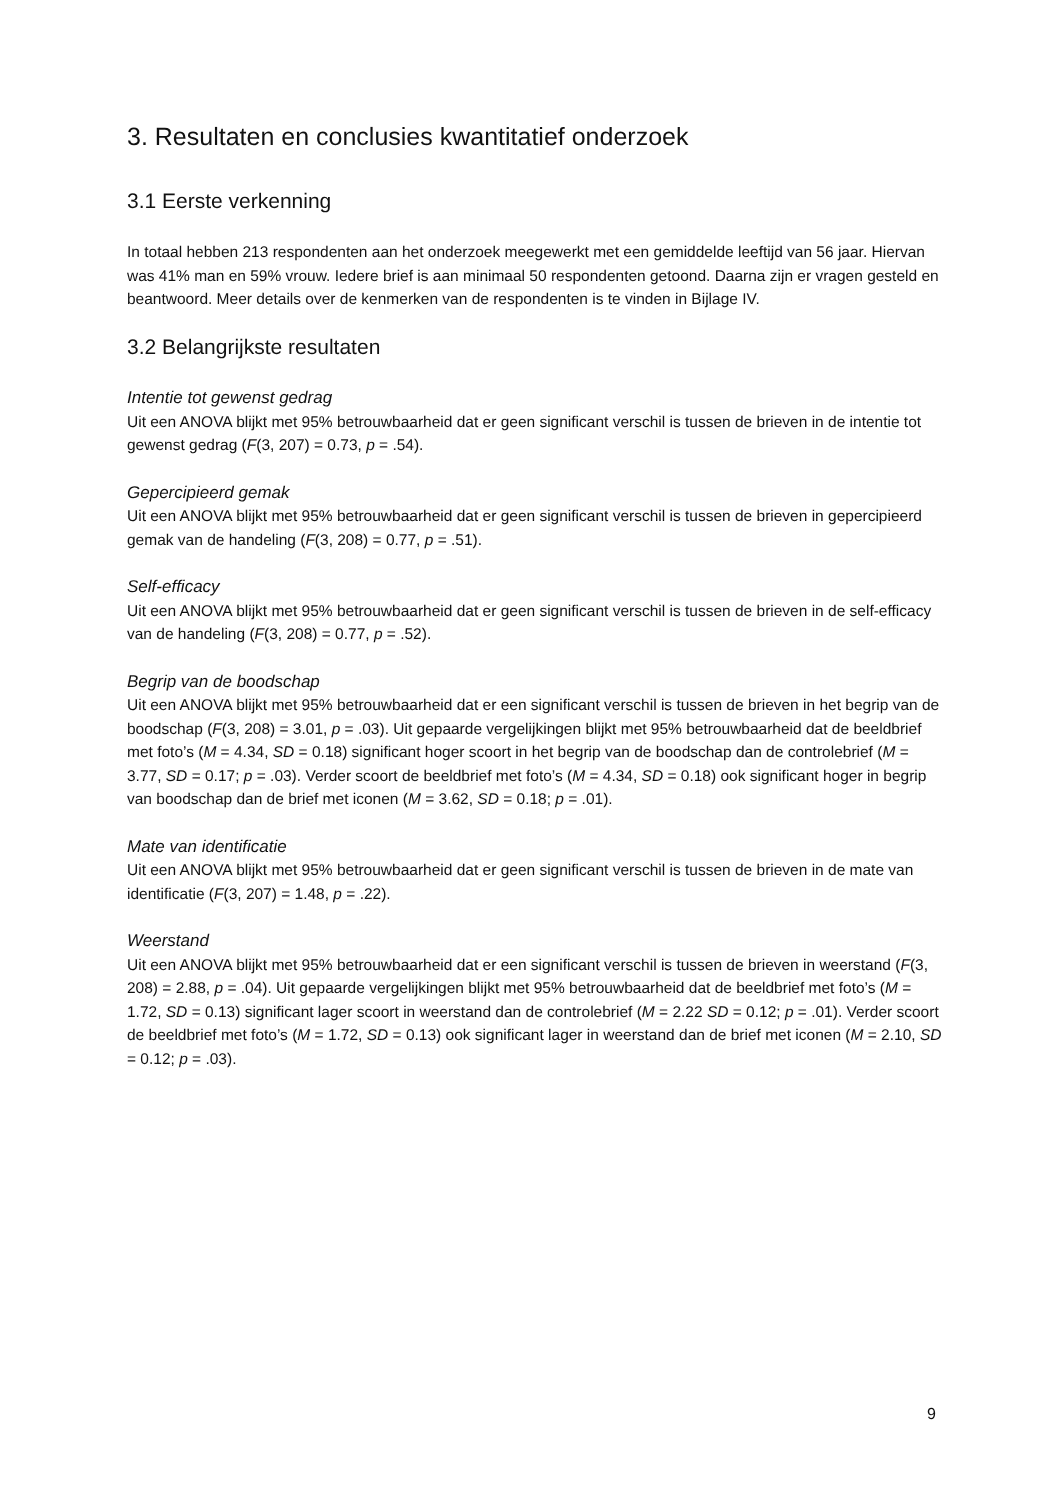3. Resultaten en conclusies kwantitatief onderzoek
3.1 Eerste verkenning
In totaal hebben 213 respondenten aan het onderzoek meegewerkt met een gemiddelde leeftijd van 56 jaar. Hiervan was 41% man en 59% vrouw. Iedere brief is aan minimaal 50 respondenten getoond. Daarna zijn er vragen gesteld en beantwoord. Meer details over de kenmerken van de respondenten is te vinden in Bijlage IV.
3.2 Belangrijkste resultaten
Intentie tot gewenst gedrag
Uit een ANOVA blijkt met 95% betrouwbaarheid dat er geen significant verschil is tussen de brieven in de intentie tot gewenst gedrag (F(3, 207) = 0.73, p = .54).
Gepercipieerd gemak
Uit een ANOVA blijkt met 95% betrouwbaarheid dat er geen significant verschil is tussen de brieven in gepercipieerd gemak van de handeling (F(3, 208) = 0.77, p = .51).
Self-efficacy
Uit een ANOVA blijkt met 95% betrouwbaarheid dat er geen significant verschil is tussen de brieven in de self-efficacy van de handeling (F(3, 208) = 0.77, p = .52).
Begrip van de boodschap
Uit een ANOVA blijkt met 95% betrouwbaarheid dat er een significant verschil is tussen de brieven in het begrip van de boodschap (F(3, 208) = 3.01, p = .03). Uit gepaarde vergelijkingen blijkt met 95% betrouwbaarheid dat de beeldbrief met foto’s (M = 4.34, SD = 0.18) significant hoger scoort in het begrip van de boodschap dan de controlebrief (M = 3.77, SD = 0.17; p = .03). Verder scoort de beeldbrief met foto’s (M = 4.34, SD = 0.18) ook significant hoger in begrip van boodschap dan de brief met iconen (M = 3.62, SD = 0.18; p = .01).
Mate van identificatie
Uit een ANOVA blijkt met 95% betrouwbaarheid dat er geen significant verschil is tussen de brieven in de mate van identificatie (F(3, 207) = 1.48, p = .22).
Weerstand
Uit een ANOVA blijkt met 95% betrouwbaarheid dat er een significant verschil is tussen de brieven in weerstand (F(3, 208) = 2.88, p = .04). Uit gepaarde vergelijkingen blijkt met 95% betrouwbaarheid dat de beeldbrief met foto’s (M = 1.72, SD = 0.13) significant lager scoort in weerstand dan de controlebrief (M = 2.22 SD = 0.12; p = .01). Verder scoort de beeldbrief met foto’s (M = 1.72, SD = 0.13) ook significant lager in weerstand dan de brief met iconen (M = 2.10, SD = 0.12; p = .03).
9